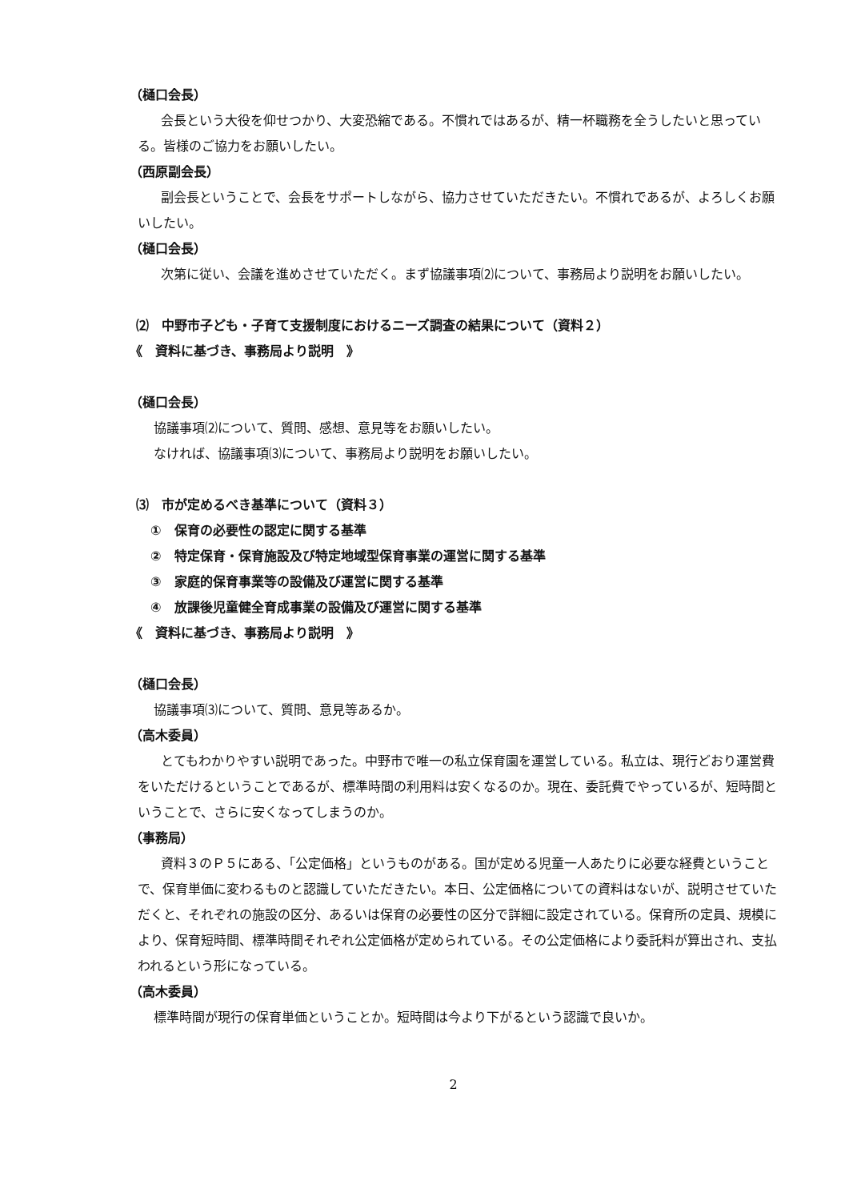（樋口会長）
会長という大役を仰せつかり、大変恐縮である。不慣れではあるが、精一杯職務を全うしたいと思っている。皆様のご協力をお願いしたい。
（西原副会長）
副会長ということで、会長をサポートしながら、協力させていただきたい。不慣れであるが、よろしくお願いしたい。
（樋口会長）
次第に従い、会議を進めさせていただく。まず協議事項⑵について、事務局より説明をお願いしたい。
⑵　中野市子ども・子育て支援制度におけるニーズ調査の結果について（資料２）
《　資料に基づき、事務局より説明　》
（樋口会長）
協議事項⑵について、質問、感想、意見等をお願いしたい。
なければ、協議事項⑶について、事務局より説明をお願いしたい。
⑶　市が定めるべき基準について（資料３）
①　保育の必要性の認定に関する基準
②　特定保育・保育施設及び特定地域型保育事業の運営に関する基準
③　家庭的保育事業等の設備及び運営に関する基準
④　放課後児童健全育成事業の設備及び運営に関する基準
《　資料に基づき、事務局より説明　》
（樋口会長）
協議事項⑶について、質問、意見等あるか。
（高木委員）
とてもわかりやすい説明であった。中野市で唯一の私立保育園を運営している。私立は、現行どおり運営費をいただけるということであるが、標準時間の利用料は安くなるのか。現在、委託費でやっているが、短時間ということで、さらに安くなってしまうのか。
（事務局）
資料３のＰ５にある、「公定価格」というものがある。国が定める児童一人あたりに必要な経費ということで、保育単価に変わるものと認識していただきたい。本日、公定価格についての資料はないが、説明させていただくと、それぞれの施設の区分、あるいは保育の必要性の区分で詳細に設定されている。保育所の定員、規模により、保育短時間、標準時間それぞれ公定価格が定められている。その公定価格により委託料が算出され、支払われるという形になっている。
（高木委員）
標準時間が現行の保育単価ということか。短時間は今より下がるという認識で良いか。
2